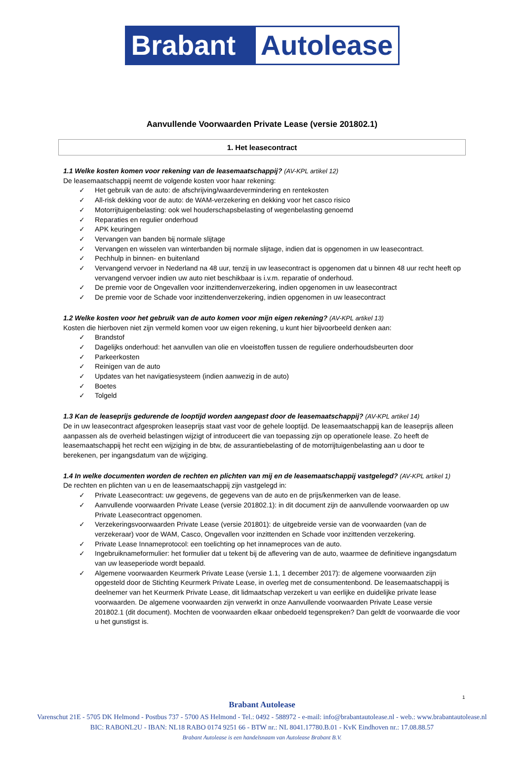Brabant Autolease
Aanvullende Voorwaarden Private Lease (versie 201802.1)
1. Het leasecontract
1.1 Welke kosten komen voor rekening van de leasemaatschappij? (AV-KPL artikel 12)
De leasemaatschappij neemt de volgende kosten voor haar rekening:
✓ Het gebruik van de auto: de afschrijving/waardevermindering en rentekosten
✓ All-risk dekking voor de auto: de WAM-verzekering en dekking voor het casco risico
✓ Motorrijtuigenbelasting: ook wel houderschapsbelasting of wegenbelasting genoemd
✓ Reparaties en regulier onderhoud
✓ APK keuringen
✓ Vervangen van banden bij normale slijtage
✓ Vervangen en wisselen van winterbanden bij normale slijtage, indien dat is opgenomen in uw leasecontract.
✓ Pechhulp in binnen- en buitenland
✓ Vervangend vervoer in Nederland na 48 uur, tenzij in uw leasecontract is opgenomen dat u binnen 48 uur recht heeft op vervangend vervoer indien uw auto niet beschikbaar is i.v.m. reparatie of onderhoud.
✓ De premie voor de Ongevallen voor inzittendenverzekering, indien opgenomen in uw leasecontract
✓ De premie voor de Schade voor inzittendenverzekering, indien opgenomen in uw leasecontract
1.2 Welke kosten voor het gebruik van de auto komen voor mijn eigen rekening? (AV-KPL artikel 13)
Kosten die hierboven niet zijn vermeld komen voor uw eigen rekening, u kunt hier bijvoorbeeld denken aan:
✓ Brandstof
✓ Dagelijks onderhoud: het aanvullen van olie en vloeistoffen tussen de reguliere onderhoudsbeurten door
✓ Parkeerkosten
✓ Reinigen van de auto
✓ Updates van het navigatiesysteem (indien aanwezig in de auto)
✓ Boetes
✓ Tolgeld
1.3 Kan de leaseprijs gedurende de looptijd worden aangepast door de leasemaatschappij? (AV-KPL artikel 14)
De in uw leasecontract afgesproken leaseprijs staat vast voor de gehele looptijd. De leasemaatschappij kan de leaseprijs alleen aanpassen als de overheid belastingen wijzigt of introduceert die van toepassing zijn op operationele lease. Zo heeft de leasemaatschappij het recht een wijziging in de btw, de assurantiebelasting of de motorrijtuigenbelasting aan u door te berekenen, per ingangsdatum van de wijziging.
1.4 In welke documenten worden de rechten en plichten van mij en de leasemaatschappij vastgelegd? (AV-KPL artikel 1)
De rechten en plichten van u en de leasemaatschappij zijn vastgelegd in:
✓ Private Leasecontract: uw gegevens, de gegevens van de auto en de prijs/kenmerken van de lease.
✓ Aanvullende voorwaarden Private Lease (versie 201802.1): in dit document zijn de aanvullende voorwaarden op uw Private Leasecontract opgenomen.
✓ Verzekeringsvoorwaarden Private Lease (versie 201801): de uitgebreide versie van de voorwaarden (van de verzekeraar) voor de WAM, Casco, Ongevallen voor inzittenden en Schade voor inzittenden verzekering.
✓ Private Lease Innameprotocol: een toelichting op het innameproces van de auto.
✓ Ingebruiknameformulier: het formulier dat u tekent bij de aflevering van de auto, waarmee de definitieve ingangsdatum van uw leaseperiode wordt bepaald.
✓ Algemene voorwaarden Keurmerk Private Lease (versie 1.1, 1 december 2017): de algemene voorwaarden zijn opgesteld door de Stichting Keurmerk Private Lease, in overleg met de consumentenbond. De leasemaatschappij is deelnemer van het Keurmerk Private Lease, dit lidmaatschap verzekert u van eerlijke en duidelijke private lease voorwaarden. De algemene voorwaarden zijn verwerkt in onze Aanvullende voorwaarden Private Lease versie 201802.1 (dit document). Mochten de voorwaarden elkaar onbedoeld tegenspreken? Dan geldt de voorwaarde die voor u het gunstigst is.
1
Brabant Autolease
Varenschut 21E - 5705 DK Helmond - Postbus 737 - 5700 AS Helmond - Tel.: 0492 - 588972 - e-mail: info@brabantautolease.nl - web.: www.brabantautolease.nl
BIC: RABONL2U - IBAN: NL18 RABO 0174 9251 66 - BTW nr.: NL 8041.17780.B.01 - KvK Eindhoven nr.: 17.08.88.57
Brabant Autolease is een handelsnaam van Autolease Brabant B.V.